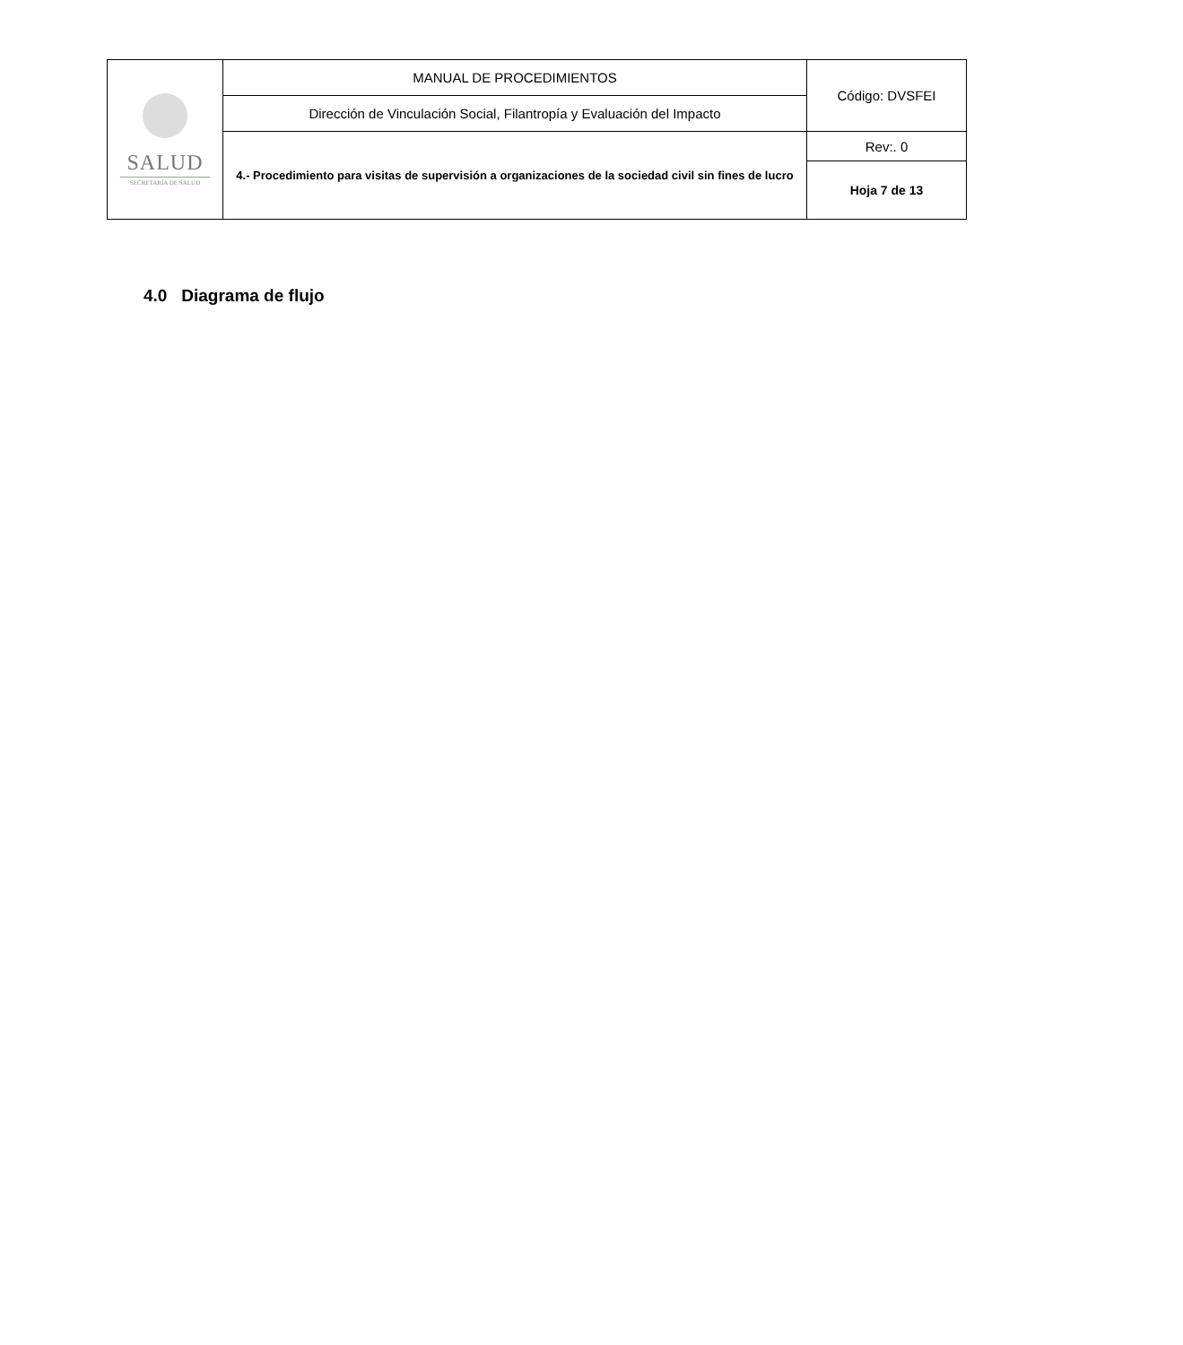| SALUD SECRETARÍA DE SALUD | MANUAL DE PROCEDIMIENTOS | Código: DVSFEI |
| | Dirección de Vinculación Social, Filantropía y Evaluación del Impacto | |
| | 4.- Procedimiento para visitas de supervisión a organizaciones de la sociedad civil sin fines de lucro | Rev:. 0 |
| | | Hoja 7 de 13 |
4.0 Diagrama de flujo